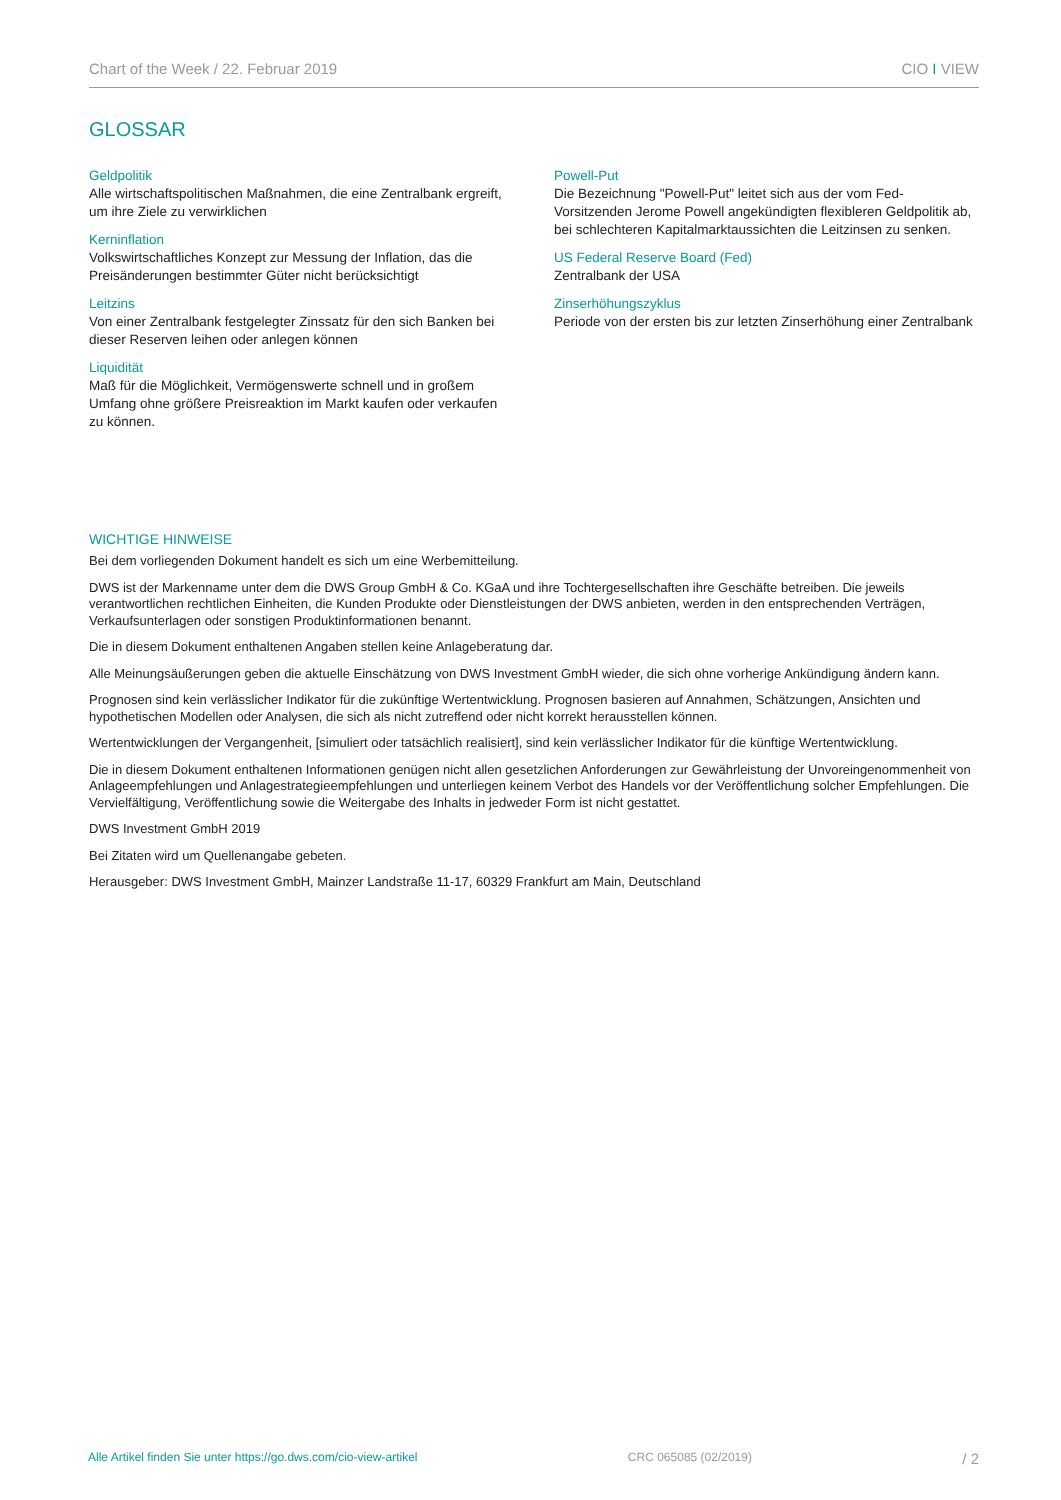Chart of the Week / 22. Februar 2019 CIO I VIEW
GLOSSAR
Geldpolitik
Alle wirtschaftspolitischen Maßnahmen, die eine Zentralbank ergreift, um ihre Ziele zu verwirklichen
Kerninflation
Volkswirtschaftliches Konzept zur Messung der Inflation, das die Preisänderungen bestimmter Güter nicht berücksichtigt
Leitzins
Von einer Zentralbank festgelegter Zinssatz für den sich Banken bei dieser Reserven leihen oder anlegen können
Liquidität
Maß für die Möglichkeit, Vermögenswerte schnell und in großem Umfang ohne größere Preisreaktion im Markt kaufen oder verkaufen zu können.
Powell-Put
Die Bezeichnung "Powell-Put" leitet sich aus der vom Fed-Vorsitzenden Jerome Powell angekündigten flexibleren Geldpolitik ab, bei schlechteren Kapitalmarktaussichten die Leitzinsen zu senken.
US Federal Reserve Board (Fed)
Zentralbank der USA
Zinserhöhungszyklus
Periode von der ersten bis zur letzten Zinserhöhung einer Zentralbank
WICHTIGE HINWEISE
Bei dem vorliegenden Dokument handelt es sich um eine Werbemitteilung.
DWS ist der Markenname unter dem die DWS Group GmbH & Co. KGaA und ihre Tochtergesellschaften ihre Geschäfte betreiben. Die jeweils verantwortlichen rechtlichen Einheiten, die Kunden Produkte oder Dienstleistungen der DWS anbieten, werden in den entsprechenden Verträgen, Verkaufsunterlagen oder sonstigen Produktinformationen benannt.
Die in diesem Dokument enthaltenen Angaben stellen keine Anlageberatung dar.
Alle Meinungsäußerungen geben die aktuelle Einschätzung von DWS Investment GmbH wieder, die sich ohne vorherige Ankündigung ändern kann.
Prognosen sind kein verlässlicher Indikator für die zukünftige Wertentwicklung. Prognosen basieren auf Annahmen, Schätzungen, Ansichten und hypothetischen Modellen oder Analysen, die sich als nicht zutreffend oder nicht korrekt herausstellen können.
Wertentwicklungen der Vergangenheit, [simuliert oder tatsächlich realisiert], sind kein verlässlicher Indikator für die künftige Wertentwicklung.
Die in diesem Dokument enthaltenen Informationen genügen nicht allen gesetzlichen Anforderungen zur Gewährleistung der Unvoreingenommenheit von Anlageempfehlungen und Anlagestrategieempfehlungen und unterliegen keinem Verbot des Handels vor der Veröffentlichung solcher Empfehlungen. Die Vervielfältigung, Veröffentlichung sowie die Weitergabe des Inhalts in jedweder Form ist nicht gestattet.
DWS Investment GmbH 2019
Bei Zitaten wird um Quellenangabe gebeten.
Herausgeber: DWS Investment GmbH, Mainzer Landstraße 11-17, 60329 Frankfurt am Main, Deutschland
Alle Artikel finden Sie unter https://go.dws.com/cio-view-artikel CRC 065085 (02/2019) / 2